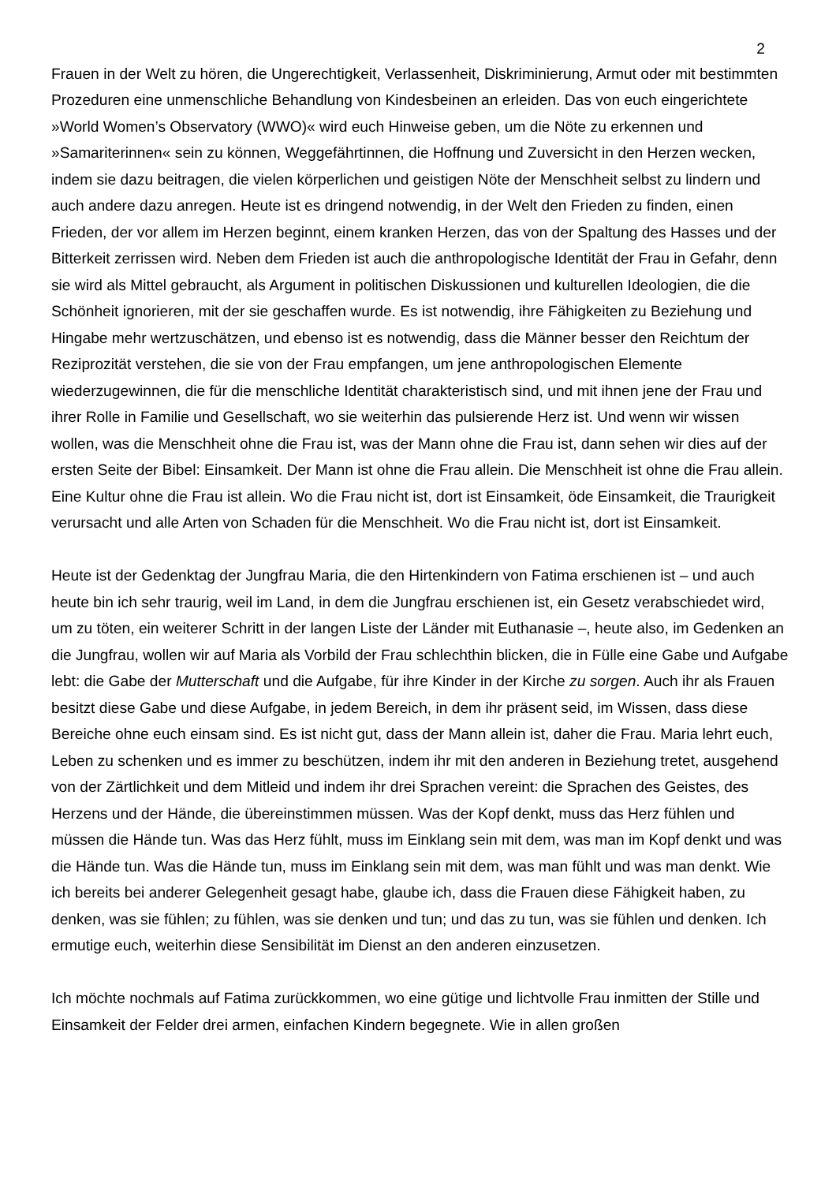2
Frauen in der Welt zu hören, die Ungerechtigkeit, Verlassenheit, Diskriminierung, Armut oder mit bestimmten Prozeduren eine unmenschliche Behandlung von Kindesbeinen an erleiden. Das von euch eingerichtete »World Women’s Observatory (WWO)« wird euch Hinweise geben, um die Nöte zu erkennen und »Samariterinnen« sein zu können, Weggefährtinnen, die Hoffnung und Zuversicht in den Herzen wecken, indem sie dazu beitragen, die vielen körperlichen und geistigen Nöte der Menschheit selbst zu lindern und auch andere dazu anregen. Heute ist es dringend notwendig, in der Welt den Frieden zu finden, einen Frieden, der vor allem im Herzen beginnt, einem kranken Herzen, das von der Spaltung des Hasses und der Bitterkeit zerrissen wird. Neben dem Frieden ist auch die anthropologische Identität der Frau in Gefahr, denn sie wird als Mittel gebraucht, als Argument in politischen Diskussionen und kulturellen Ideologien, die die Schönheit ignorieren, mit der sie geschaffen wurde. Es ist notwendig, ihre Fähigkeiten zu Beziehung und Hingabe mehr wertzuschätzen, und ebenso ist es notwendig, dass die Männer besser den Reichtum der Reziprozität verstehen, die sie von der Frau empfangen, um jene anthropologischen Elemente wiederzugewinnen, die für die menschliche Identität charakteristisch sind, und mit ihnen jene der Frau und ihrer Rolle in Familie und Gesellschaft, wo sie weiterhin das pulsierende Herz ist. Und wenn wir wissen wollen, was die Menschheit ohne die Frau ist, was der Mann ohne die Frau ist, dann sehen wir dies auf der ersten Seite der Bibel: Einsamkeit. Der Mann ist ohne die Frau allein. Die Menschheit ist ohne die Frau allein. Eine Kultur ohne die Frau ist allein. Wo die Frau nicht ist, dort ist Einsamkeit, öde Einsamkeit, die Traurigkeit verursacht und alle Arten von Schaden für die Menschheit. Wo die Frau nicht ist, dort ist Einsamkeit.
Heute ist der Gedenktag der Jungfrau Maria, die den Hirtenkindern von Fatima erschienen ist – und auch heute bin ich sehr traurig, weil im Land, in dem die Jungfrau erschienen ist, ein Gesetz verabschiedet wird, um zu töten, ein weiterer Schritt in der langen Liste der Länder mit Euthanasie –, heute also, im Gedenken an die Jungfrau, wollen wir auf Maria als Vorbild der Frau schlechthin blicken, die in Fülle eine Gabe und Aufgabe lebt: die Gabe der Mutterschaft und die Aufgabe, für ihre Kinder in der Kirche zu sorgen. Auch ihr als Frauen besitzt diese Gabe und diese Aufgabe, in jedem Bereich, in dem ihr präsent seid, im Wissen, dass diese Bereiche ohne euch einsam sind. Es ist nicht gut, dass der Mann allein ist, daher die Frau. Maria lehrt euch, Leben zu schenken und es immer zu beschützen, indem ihr mit den anderen in Beziehung tretet, ausgehend von der Zärtlichkeit und dem Mitleid und indem ihr drei Sprachen vereint: die Sprachen des Geistes, des Herzens und der Hände, die übereinstimmen müssen. Was der Kopf denkt, muss das Herz fühlen und müssen die Hände tun. Was das Herz fühlt, muss im Einklang sein mit dem, was man im Kopf denkt und was die Hände tun. Was die Hände tun, muss im Einklang sein mit dem, was man fühlt und was man denkt. Wie ich bereits bei anderer Gelegenheit gesagt habe, glaube ich, dass die Frauen diese Fähigkeit haben, zu denken, was sie fühlen; zu fühlen, was sie denken und tun; und das zu tun, was sie fühlen und denken. Ich ermutige euch, weiterhin diese Sensibilität im Dienst an den anderen einzusetzen.
Ich möchte nochmals auf Fatima zurückkommen, wo eine gütige und lichtvolle Frau inmitten der Stille und Einsamkeit der Felder drei armen, einfachen Kindern begegnete. Wie in allen großen